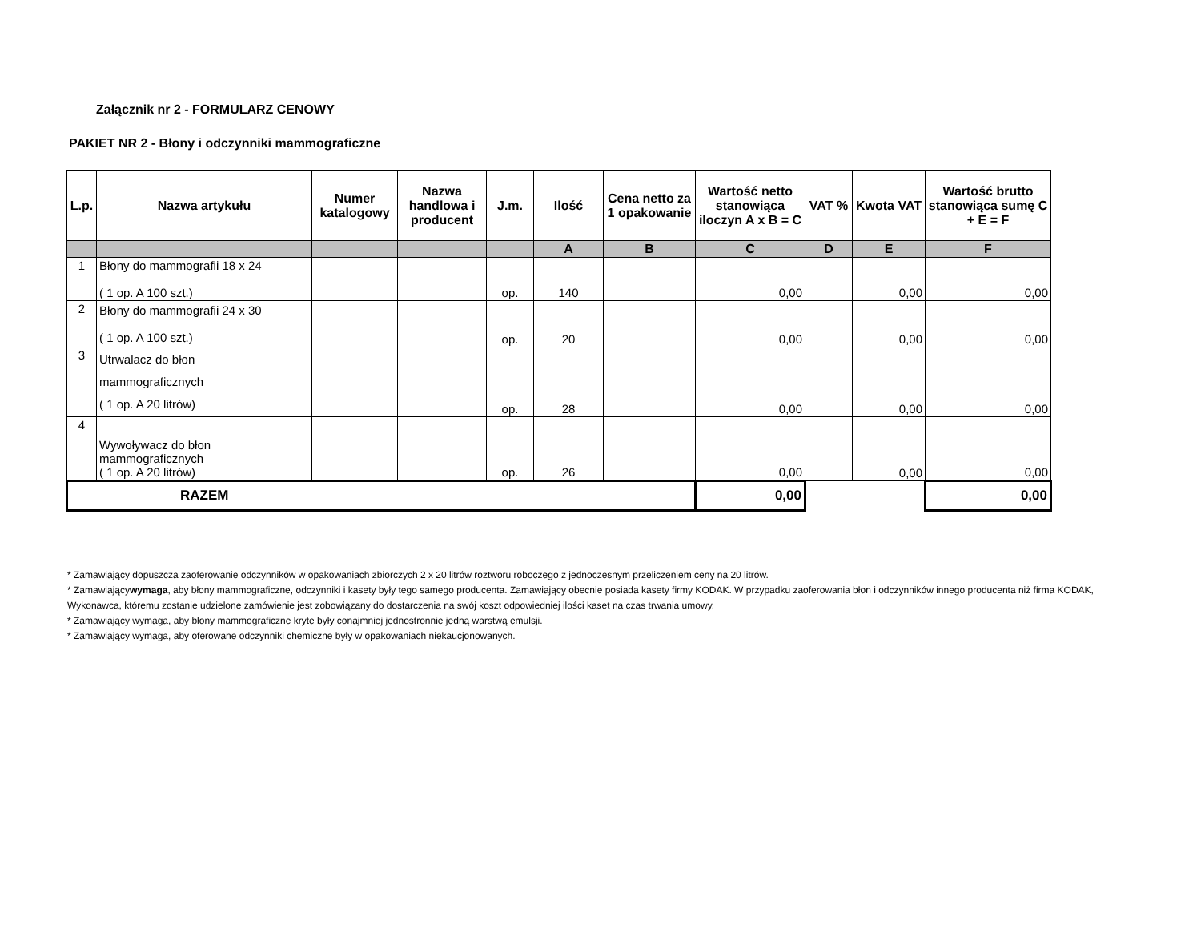Załącznik nr 2 - FORMULARZ CENOWY
PAKIET NR 2 - Błony i odczynniki mammograficzne
| L.p. | Nazwa artykułu | Numer katalogowy | Nazwa handlowa i producent | J.m. | Ilość | Cena netto za 1 opakowanie | Wartość netto stanowiąca iloczyn A x B = C | VAT % | Kwota VAT | Wartość brutto stanowiąca sumę C + E = F |
| --- | --- | --- | --- | --- | --- | --- | --- | --- | --- | --- |
| | | | | | A | B | C | D | E | F |
| 1 | Błony do mammografii 18 x 24 ( 1 op. A 100 szt.) | | | op. | 140 | | 0,00 | | 0,00 | 0,00 |
| 2 | Błony do mammografii 24 x 30 ( 1 op. A 100 szt.) | | | op. | 20 | | 0,00 | | 0,00 | 0,00 |
| 3 | Utrwalacz do błon mammograficznych ( 1 op. A 20 litrów) | | | op. | 28 | | 0,00 | | 0,00 | 0,00 |
| 4 | Wywoływacz do błon mammograficznych ( 1 op. A 20 litrów) | | | op. | 26 | | 0,00 | | 0,00 | 0,00 |
| RAZEM | | | | | | | 0,00 | | | 0,00 |
* Zamawiający dopuszcza zaoferowanie odczynników w opakowaniach zbiorczych 2 x 20 litrów roztworu roboczego z jednoczesnym przeliczeniem ceny na 20 litrów.
* Zamawiającywymaga, aby błony mammograficzne, odczynniki i kasety były tego samego producenta. Zamawiający obecnie posiada kasety firmy KODAK. W przypadku zaoferowania błon i odczynników innego producenta niż firma KODAK, Wykonawca, któremu zostanie udzielone zamówienie jest zobowiązany do dostarczenia na swój koszt odpowiedniej ilości kaset na czas trwania umowy.
* Zamawiający wymaga, aby błony mammograficzne kryte były conajmniej jednostronnie jedną warstwą emulsji.
* Zamawiający wymaga, aby oferowane odczynniki chemiczne były w opakowaniach niekaucjonowanych.